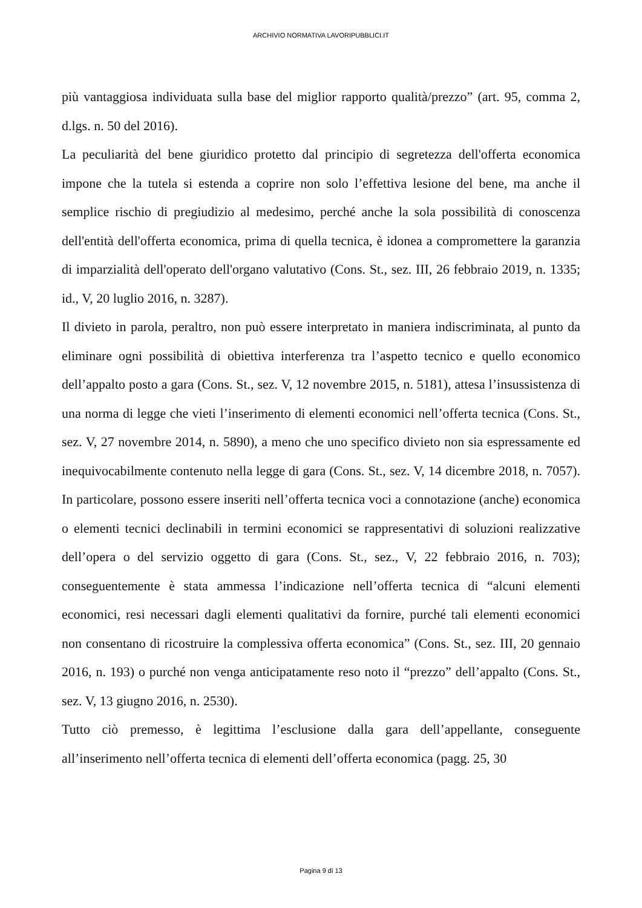ARCHIVIO NORMATIVA LAVORIPUBBLICI.IT
più vantaggiosa individuata sulla base del miglior rapporto qualità/prezzo” (art. 95, comma 2, d.lgs. n. 50 del 2016).
La peculiarità del bene giuridico protetto dal principio di segretezza dell'offerta economica impone che la tutela si estenda a coprire non solo l’effettiva lesione del bene, ma anche il semplice rischio di pregiudizio al medesimo, perché anche la sola possibilità di conoscenza dell'entità dell'offerta economica, prima di quella tecnica, è idonea a compromettere la garanzia di imparzialità dell'operato dell'organo valutativo (Cons. St., sez. III, 26 febbraio 2019, n. 1335; id., V, 20 luglio 2016, n. 3287).
Il divieto in parola, peraltro, non può essere interpretato in maniera indiscriminata, al punto da eliminare ogni possibilità di obiettiva interferenza tra l’aspetto tecnico e quello economico dell’appalto posto a gara (Cons. St., sez. V, 12 novembre 2015, n. 5181), attesa l’insussistenza di una norma di legge che vieti l’inserimento di elementi economici nell’offerta tecnica (Cons. St., sez. V, 27 novembre 2014, n. 5890), a meno che uno specifico divieto non sia espressamente ed inequivocabilmente contenuto nella legge di gara (Cons. St., sez. V, 14 dicembre 2018, n. 7057). In particolare, possono essere inseriti nell’offerta tecnica voci a connotazione (anche) economica o elementi tecnici declinabili in termini economici se rappresentativi di soluzioni realizzative dell’opera o del servizio oggetto di gara (Cons. St., sez., V, 22 febbraio 2016, n. 703); conseguentemente è stata ammessa l’indicazione nell’offerta tecnica di “alcuni elementi economici, resi necessari dagli elementi qualitativi da fornire, purché tali elementi economici non consentano di ricostruire la complessiva offerta economica” (Cons. St., sez. III, 20 gennaio 2016, n. 193) o purché non venga anticipatamente reso noto il “prezzo” dell’appalto (Cons. St., sez. V, 13 giugno 2016, n. 2530).
Tutto ciò premesso, è legittima l’esclusione dalla gara dell’appellante, conseguente all’inserimento nell’offerta tecnica di elementi dell’offerta economica (pagg. 25, 30
Pagina 9 di 13